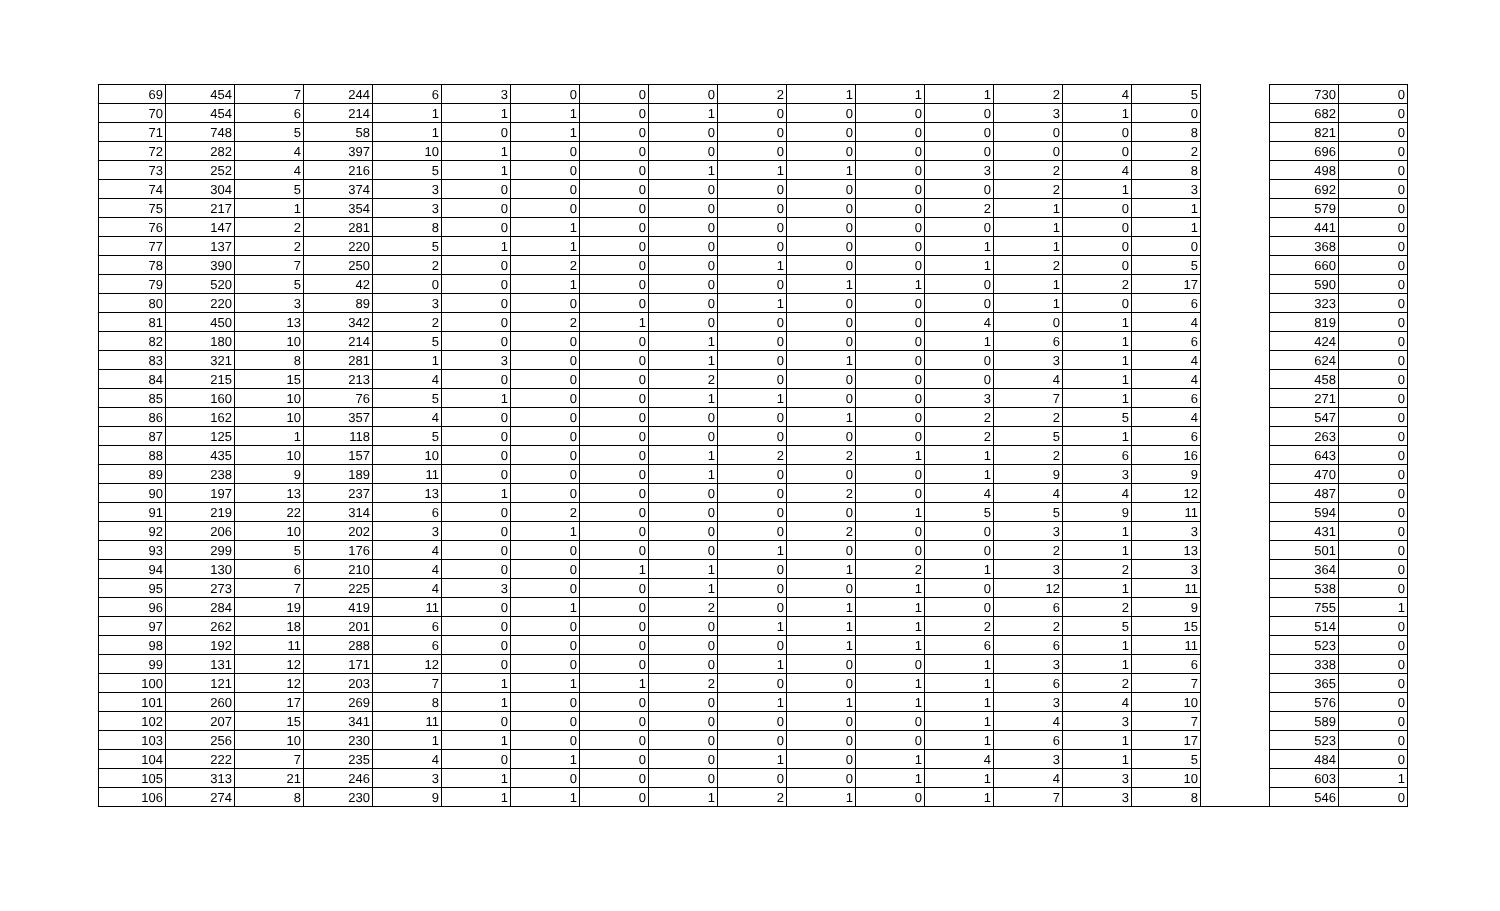| 69 | 454 | 7 | 244 | 6 | 3 | 0 | 0 | 0 | 2 | 1 | 1 | 1 | 2 | 4 | 5 | | 730 | 0 |
| 70 | 454 | 6 | 214 | 1 | 1 | 1 | 0 | 1 | 0 | 0 | 0 | 0 | 3 | 1 | 0 | | 682 | 0 |
| 71 | 748 | 5 | 58 | 1 | 0 | 1 | 0 | 0 | 0 | 0 | 0 | 0 | 0 | 0 | 8 | | 821 | 0 |
| 72 | 282 | 4 | 397 | 10 | 1 | 0 | 0 | 0 | 0 | 0 | 0 | 0 | 0 | 0 | 2 | | 696 | 0 |
| 73 | 252 | 4 | 216 | 5 | 1 | 0 | 0 | 1 | 1 | 1 | 0 | 3 | 2 | 4 | 8 | | 498 | 0 |
| 74 | 304 | 5 | 374 | 3 | 0 | 0 | 0 | 0 | 0 | 0 | 0 | 0 | 2 | 1 | 3 | | 692 | 0 |
| 75 | 217 | 1 | 354 | 3 | 0 | 0 | 0 | 0 | 0 | 0 | 0 | 2 | 1 | 0 | 1 | | 579 | 0 |
| 76 | 147 | 2 | 281 | 8 | 0 | 1 | 0 | 0 | 0 | 0 | 0 | 0 | 1 | 0 | 1 | | 441 | 0 |
| 77 | 137 | 2 | 220 | 5 | 1 | 1 | 0 | 0 | 0 | 0 | 0 | 1 | 1 | 0 | 0 | | 368 | 0 |
| 78 | 390 | 7 | 250 | 2 | 0 | 2 | 0 | 0 | 1 | 0 | 0 | 1 | 2 | 0 | 5 | | 660 | 0 |
| 79 | 520 | 5 | 42 | 0 | 0 | 1 | 0 | 0 | 0 | 1 | 1 | 0 | 1 | 2 | 17 | | 590 | 0 |
| 80 | 220 | 3 | 89 | 3 | 0 | 0 | 0 | 0 | 1 | 0 | 0 | 0 | 1 | 0 | 6 | | 323 | 0 |
| 81 | 450 | 13 | 342 | 2 | 0 | 2 | 1 | 0 | 0 | 0 | 0 | 4 | 0 | 1 | 4 | | 819 | 0 |
| 82 | 180 | 10 | 214 | 5 | 0 | 0 | 0 | 1 | 0 | 0 | 0 | 1 | 6 | 1 | 6 | | 424 | 0 |
| 83 | 321 | 8 | 281 | 1 | 3 | 0 | 0 | 1 | 0 | 1 | 0 | 0 | 3 | 1 | 4 | | 624 | 0 |
| 84 | 215 | 15 | 213 | 4 | 0 | 0 | 0 | 2 | 0 | 0 | 0 | 0 | 4 | 1 | 4 | | 458 | 0 |
| 85 | 160 | 10 | 76 | 5 | 1 | 0 | 0 | 1 | 1 | 0 | 0 | 3 | 7 | 1 | 6 | | 271 | 0 |
| 86 | 162 | 10 | 357 | 4 | 0 | 0 | 0 | 0 | 0 | 1 | 0 | 2 | 2 | 5 | 4 | | 547 | 0 |
| 87 | 125 | 1 | 118 | 5 | 0 | 0 | 0 | 0 | 0 | 0 | 0 | 2 | 5 | 1 | 6 | | 263 | 0 |
| 88 | 435 | 10 | 157 | 10 | 0 | 0 | 0 | 1 | 2 | 2 | 1 | 1 | 2 | 6 | 16 | | 643 | 0 |
| 89 | 238 | 9 | 189 | 11 | 0 | 0 | 0 | 1 | 0 | 0 | 0 | 1 | 9 | 3 | 9 | | 470 | 0 |
| 90 | 197 | 13 | 237 | 13 | 1 | 0 | 0 | 0 | 0 | 2 | 0 | 4 | 4 | 4 | 12 | | 487 | 0 |
| 91 | 219 | 22 | 314 | 6 | 0 | 2 | 0 | 0 | 0 | 0 | 1 | 5 | 5 | 9 | 11 | | 594 | 0 |
| 92 | 206 | 10 | 202 | 3 | 0 | 1 | 0 | 0 | 0 | 2 | 0 | 0 | 3 | 1 | 3 | | 431 | 0 |
| 93 | 299 | 5 | 176 | 4 | 0 | 0 | 0 | 0 | 1 | 0 | 0 | 0 | 2 | 1 | 13 | | 501 | 0 |
| 94 | 130 | 6 | 210 | 4 | 0 | 0 | 1 | 1 | 0 | 1 | 2 | 1 | 3 | 2 | 3 | | 364 | 0 |
| 95 | 273 | 7 | 225 | 4 | 3 | 0 | 0 | 1 | 0 | 0 | 1 | 0 | 12 | 1 | 11 | | 538 | 0 |
| 96 | 284 | 19 | 419 | 11 | 0 | 1 | 0 | 2 | 0 | 1 | 1 | 0 | 6 | 2 | 9 | | 755 | 1 |
| 97 | 262 | 18 | 201 | 6 | 0 | 0 | 0 | 0 | 1 | 1 | 1 | 2 | 2 | 5 | 15 | | 514 | 0 |
| 98 | 192 | 11 | 288 | 6 | 0 | 0 | 0 | 0 | 0 | 1 | 1 | 6 | 6 | 1 | 11 | | 523 | 0 |
| 99 | 131 | 12 | 171 | 12 | 0 | 0 | 0 | 0 | 1 | 0 | 0 | 1 | 3 | 1 | 6 | | 338 | 0 |
| 100 | 121 | 12 | 203 | 7 | 1 | 1 | 1 | 2 | 0 | 0 | 1 | 1 | 6 | 2 | 7 | | 365 | 0 |
| 101 | 260 | 17 | 269 | 8 | 1 | 0 | 0 | 0 | 1 | 1 | 1 | 1 | 3 | 4 | 10 | | 576 | 0 |
| 102 | 207 | 15 | 341 | 11 | 0 | 0 | 0 | 0 | 0 | 0 | 0 | 1 | 4 | 3 | 7 | | 589 | 0 |
| 103 | 256 | 10 | 230 | 1 | 1 | 0 | 0 | 0 | 0 | 0 | 0 | 1 | 6 | 1 | 17 | | 523 | 0 |
| 104 | 222 | 7 | 235 | 4 | 0 | 1 | 0 | 0 | 1 | 0 | 1 | 4 | 3 | 1 | 5 | | 484 | 0 |
| 105 | 313 | 21 | 246 | 3 | 1 | 0 | 0 | 0 | 0 | 0 | 1 | 1 | 4 | 3 | 10 | | 603 | 1 |
| 106 | 274 | 8 | 230 | 9 | 1 | 1 | 0 | 1 | 2 | 1 | 0 | 1 | 7 | 3 | 8 | | 546 | 0 |